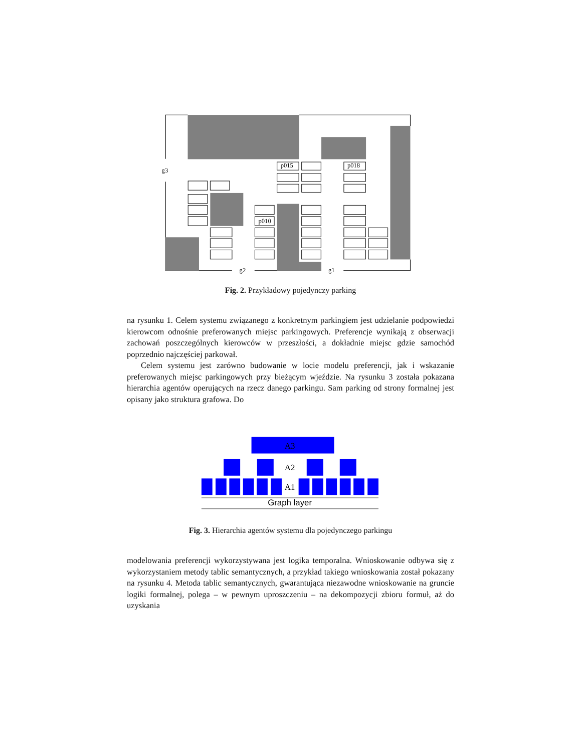p015
p018
p010
g3
g2
g1
Fig. 2. Przykładowy pojedynczy parking
na rysunku 1. Celem systemu związanego z konkretnym parkingiem jest udzielanie podpowiedzi kierowcom odnośnie preferowanych miejsc parkingowych. Preferencje wynikają z obserwacji zachowań poszczególnych kierowców w przeszłości, a dokładnie miejsc gdzie samochód poprzednio najczęściej parkował.
Celem systemu jest zarówno budowanie w locie modelu preferencji, jak i wskazanie preferowanych miejsc parkingowych przy bieżącym wjeździe. Na rysunku 3 została pokazana hierarchia agentów operujących na rzecz danego parkingu. Sam parking od strony formalnej jest opisany jako struktura grafowa. Do
A3
A2
A1
Graph layer
Fig. 3. Hierarchia agentów systemu dla pojedynczego parkingu
modelowania preferencji wykorzystywana jest logika temporalna. Wnioskowanie odbywa się z wykorzystaniem metody tablic semantycznych, a przykład takiego wnioskowania został pokazany na rysunku 4. Metoda tablic semantycznych, gwarantująca niezawodne wnioskowanie na gruncie logiki formalnej, polega – w pewnym uproszczeniu – na dekompozycji zbioru formuł, aż do uzyskania